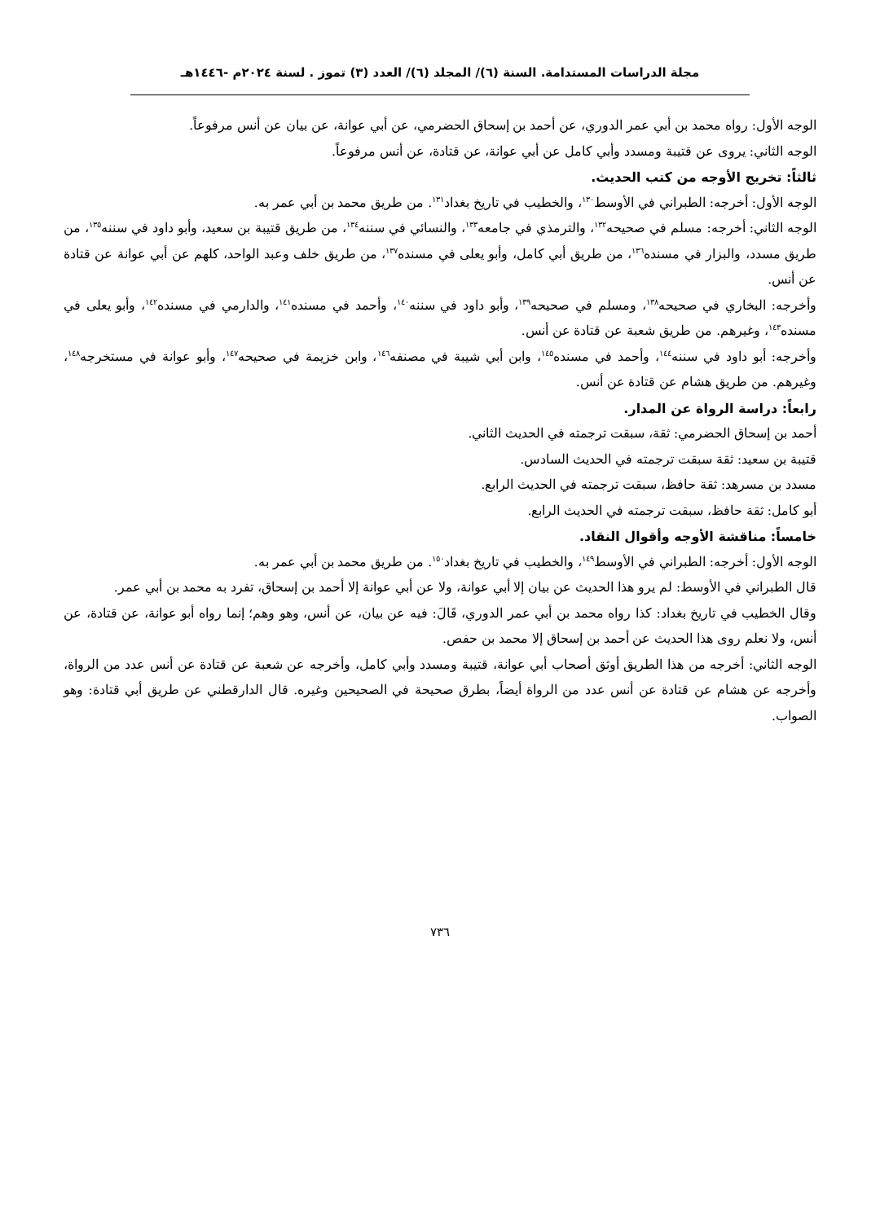مجلة الدراسات المستدامة. السنة (٦)/ المجلد (٦)/ العدد (٣) تموز . لسنة ٢٠٢٤م -١٤٤٦هـ
الوجه الأول: رواه محمد بن أبي عمر الدوري، عن أحمد بن إسحاق الحضرمي، عن أبي عوانة، عن بيان عن أنس مرفوعاً.
الوجه الثاني: يروى عن قتيبة ومسدد وأبي كامل عن أبي عوانة، عن قتادة، عن أنس مرفوعاً.
ثالثاً: تخريج الأوجه من كتب الحديث.
الوجه الأول: أخرجه: الطبراني في الأوسط<sup>١٣٠</sup>، والخطيب في تاريخ بغداد<sup>١٣١</sup>. من طريق محمد بن أبي عمر به.
الوجه الثاني: أخرجه: مسلم في صحيحه<sup>١٣٢</sup>، والترمذي في جامعه<sup>١٣٣</sup>، والنسائي في سننه<sup>١٣٤</sup>، من طريق قتيبة بن سعيد، وأبو داود في سننه<sup>١٣٥</sup>، من طريق مسدد، والبزار في مسنده<sup>١٣٦</sup>، من طريق أبي كامل، وأبو يعلى في مسنده<sup>١٣٧</sup>، من طريق خلف وعبد الواحد، كلهم عن أبي عوانة عن قتادة عن أنس.
وأخرجه: البخاري في صحيحه<sup>١٣٨</sup>، ومسلم في صحيحه<sup>١٣٩</sup>، وأبو داود في سننه<sup>١٤٠</sup>، وأحمد في مسنده<sup>١٤١</sup>، والدارمي في مسنده<sup>١٤٢</sup>، وأبو يعلى في مسنده<sup>١٤٣</sup>، وغيرهم. من طريق شعبة عن قتادة عن أنس.
وأخرجه: أبو داود في سننه<sup>١٤٤</sup>، وأحمد في مسنده<sup>١٤٥</sup>، وابن أبي شيبة في مصنفه<sup>١٤٦</sup>، وابن خزيمة في صحيحه<sup>١٤٧</sup>، وأبو عوانة في مستخرجه<sup>١٤٨</sup>، وغيرهم. من طريق هشام عن قتادة عن أنس.
رابعاً: دراسة الرواة عن المدار.
أحمد بن إسحاق الحضرمي: ثقة، سبقت ترجمته في الحديث الثاني.
قتيبة بن سعيد: ثقة سبقت ترجمته في الحديث السادس.
مسدد بن مسرهد: ثقة حافظ، سبقت ترجمته في الحديث الرابع.
أبو كامل: ثقة حافظ، سبقت ترجمته في الحديث الرابع.
خامساً: مناقشة الأوجه وأقوال النقاد.
الوجه الأول: أخرجه: الطبراني في الأوسط<sup>١٤٩</sup>، والخطيب في تاريخ بغداد<sup>١٥٠</sup>. من طريق محمد بن أبي عمر به.
قال الطبراني في الأوسط: لم يرو هذا الحديث عن بيان إلا أبي عوانة، ولا عن أبي عوانة إلا أحمد بن إسحاق، تفرد به محمد بن أبي عمر.
وقال الخطيب في تاريخ بغداد: كذا رواه محمد بن أبي عمر الدوري، قَالَ: فيه عن بيان، عن أنس، وهو وهم؛ إنما رواه أبو عوانة، عن قتادة، عن أنس، ولا نعلم روى هذا الحديث عن أحمد بن إسحاق إلا محمد بن حفص.
الوجه الثاني: أخرجه من هذا الطريق أوثق أصحاب أبي عوانة، قتيبة ومسدد وأبي كامل، وأخرجه عن شعبة عن قتادة عن أنس عدد من الرواة، وأخرجه عن هشام عن قتادة عن أنس عدد من الرواة أيضاً، بطرق صحيحة في الصحيحين وغيره. قال الدارقطني عن طريق أبي قتادة: وهو الصواب.
٧٣٦